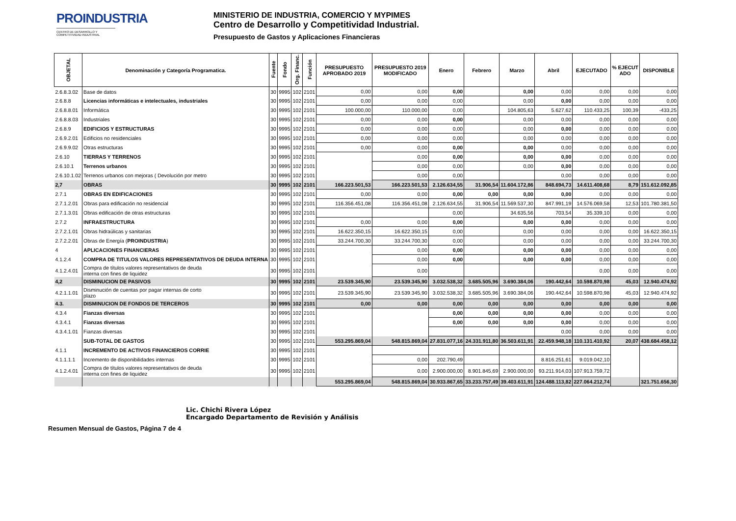PROINDUSTRIA
CENTRO DE DESARROLLO Y COMPETITIVIDAD INDUSTRIAL
MINISTERIO DE INDUSTRIA, COMERCIO Y MYPIMES
Centro de Desarrollo y Competitividad Industrial.
Presupuesto de Gastos y Aplicaciones Financieras
| OBJETAL | Denominación y Categoría Programatica. | Fuente | Fondo | Org. Financ. | Función | PRESUPUESTO APROBADO 2019 | PRESUPUESTO 2019 MODIFICADO | Enero | Febrero | Marzo | Abril | EJECUTADO | % EJECUT ADO | DISPONIBLE |
| --- | --- | --- | --- | --- | --- | --- | --- | --- | --- | --- | --- | --- | --- | --- |
| 2.6.8.3.02 | Base de datos | 30 | 9995 | 102 | 2101 | 0,00 | 0,00 | 0,00 | | 0,00 | 0,00 | 0,00 | 0,00 | 0,00 |
| 2.6.8.8 | Licencias informáticas e intelectuales, industriales | 30 | 9995 | 102 | 2101 | 0,00 | 0,00 | 0,00 | | 0,00 | 0,00 | 0,00 | 0,00 | 0,00 |
| 2.6.8.8.01 | Informática | 30 | 9995 | 102 | 2101 | 100.000,00 | 110.000,00 | 0,00 | | 104.805,63 | 5.627,62 | 110.433,25 | 100,39 | -433,25 |
| 2.6.8.8.03 | Industriales | 30 | 9995 | 102 | 2101 | 0,00 | 0,00 | 0,00 | | 0,00 | 0,00 | 0,00 | 0,00 | 0,00 |
| 2.6.8.9 | EDIFICIOS Y ESTRUCTURAS | 30 | 9995 | 102 | 2101 | 0,00 | 0,00 | 0,00 | | 0,00 | 0,00 | 0,00 | 0,00 | 0,00 |
| 2.6.9.2.01 | Edificios no residenciales | 30 | 9995 | 102 | 2101 | 0,00 | 0,00 | 0,00 | | 0,00 | 0,00 | 0,00 | 0,00 | 0,00 |
| 2.6.9.9.02 | Otras estructuras | 30 | 9995 | 102 | 2101 | 0,00 | 0,00 | 0,00 | | 0,00 | 0,00 | 0,00 | 0,00 | 0,00 |
| 2.6.10 | TIERRAS Y TERRENOS | 30 | 9995 | 102 | 2101 | | 0,00 | 0,00 | | 0,00 | 0,00 | 0,00 | 0,00 | 0,00 |
| 2.6.10.1 | Terrenos urbanos | 30 | 9995 | 102 | 2101 | | 0,00 | 0,00 | | 0,00 | 0,00 | 0,00 | 0,00 | 0,00 |
| 2.6.10.1.02 | Terrenos urbanos con mejoras ( Devolución por metro | 30 | 9995 | 102 | 2101 | | 0,00 | 0,00 | | | 0,00 | 0,00 | 0,00 | 0,00 |
| 2,7 | OBRAS | 30 | 9995 | 102 | 2101 | 166.223.501,53 | 166.223.501,53 | 2.126.634,55 | 31.906,54 | 11.604.172,86 | 848.694,73 | 14.611.408,68 | 8,79 | 151.612.092,85 |
| 2.7.1 | OBRAS EN EDIFICACIONES | 30 | 9995 | 102 | 2101 | 0,00 | 0,00 | 0,00 | 0,00 | 0,00 | 0,00 | 0,00 | 0,00 | 0,00 |
| 2.7.1.2.01 | Obras para edificación no residencial | 30 | 9995 | 102 | 2101 | 116.356.451,08 | 116.356.451,08 | 2.126.634,55 | 31.906,54 | 11.569.537,30 | 847.991,19 | 14.576.069,58 | 12,53 | 101.780.381,50 |
| 2.7.1.3.01 | Obras edificación de otras estructuras | 30 | 9995 | 102 | 2101 | | | 0,00 | | 34.635,56 | 703,54 | 35.339,10 | 0,00 | 0,00 |
| 2.7.2 | INFRAESTRUCTURA | 30 | 9995 | 102 | 2101 | 0,00 | 0,00 | 0,00 | | 0,00 | 0,00 | 0,00 | 0,00 | 0,00 |
| 2.7.2.1.01 | Obras hidraúlicas y sanitarias | 30 | 9995 | 102 | 2101 | 16.622.350,15 | 16.622.350,15 | 0,00 | | 0,00 | 0,00 | 0,00 | 0,00 | 16.622.350,15 |
| 2.7.2.2.01 | Obras de Energía ( PROINDUSTRIA ) | 30 | 9995 | 102 | 2101 | 33.244.700,30 | 33.244.700,30 | 0,00 | | 0,00 | 0,00 | 0,00 | 0,00 | 33.244.700,30 |
| 4 | APLICACIONES FINANCIERAS | 30 | 9995 | 102 | 2101 | | 0,00 | 0,00 | | 0,00 | 0,00 | 0,00 | 0,00 | 0,00 |
| 4.1.2.4 | COMPRA DE TITULOS VALORES REPRESENTATIVOS DE DEUDA INTERNA | 30 | 9995 | 102 | 2101 | | 0,00 | 0,00 | | 0,00 | 0,00 | 0,00 | 0,00 | 0,00 |
| 4.1.2.4.01 | Compra de títulos valores representativos de deuda interna con fines de liquidez | 30 | 9995 | 102 | 2101 | | 0,00 | | | | | 0,00 | 0,00 | 0,00 |
| 4,2 | DISMINUCION DE PASIVOS | 30 | 9995 | 102 | 2101 | 23.539.345,90 | 23.539.345,90 | 3.032.538,32 | 3.685.505,96 | 3.690.384,06 | 190.442,64 | 10.598.870,98 | 45,03 | 12.940.474,92 |
| 4.2.1.1.01 | Disminución de cuentas por pagar internas de corto plazo | 30 | 9995 | 102 | 2101 | 23.539.345,90 | 23.539.345,90 | 3.032.538,32 | 3.685.505,96 | 3.690.384,06 | 190.442,64 | 10.598.870,98 | 45,03 | 12.940.474,92 |
| 4.3. | DISMINUCION DE FONDOS DE TERCEROS | 30 | 9995 | 102 | 2101 | 0,00 | 0,00 | 0,00 | 0,00 | 0,00 | 0,00 | 0,00 | 0,00 | 0,00 |
| 4.3.4 | Fianzas diversas | 30 | 9995 | 102 | 2101 | | | 0,00 | 0,00 | 0,00 | 0,00 | 0,00 | 0,00 | 0,00 |
| 4.3.4.1 | Fianzas diversas | 30 | 9995 | 102 | 2101 | | | 0,00 | 0,00 | 0,00 | 0,00 | 0,00 | 0,00 | 0,00 |
| 4.3.4.1.01 | Fianzas diversas | 30 | 9995 | 102 | 2101 | | | | | | 0,00 | 0,00 | 0,00 | 0,00 |
| | SUB-TOTAL DE GASTOS | 30 | 9995 | 102 | 2101 | 553.295.869,04 | 548.815.869,04 | 27.831.077,16 | 24.331.911,80 | 36.503.611,91 | 22.459.948,18 | 110.131.410,92 | 20,07 | 438.684.458,12 |
| 4.1.1 | INCREMENTO DE ACTIVOS FINANCIEROS CORRIE | 30 | 9995 | 102 | 2101 | | | | | | | | | |
| 4.1.1.1.1 | Incremento de disponibilidades internas | 30 | 9995 | 102 | 2101 | | 0,00 | 202.790,49 | | | 8.816.251,61 | 9.019.042,10 | | |
| 4.1.2.4.01 | Compra de títulos valores representativos de deuda interna con fines de liquidez | 30 | 9995 | 102 | 2101 | | 0,00 | 2.900.000,00 | 8.901.845,69 | 2.900.000,00 | 93.211.914,03 | 107.913.759,72 | | |
| | | | | | | 553.295.869,04 | 548.815.869,04 | 30.933.867,65 | 33.233.757,49 | 39.403.611,91 | 124.488.113,82 | 227.064.212,74 | | 321.751.656,30 |
Resumen Mensual de Gastos, Página 7 de 4
Lic. Chichi Rivera López
Encargado Departamento de Revisión y Análisis